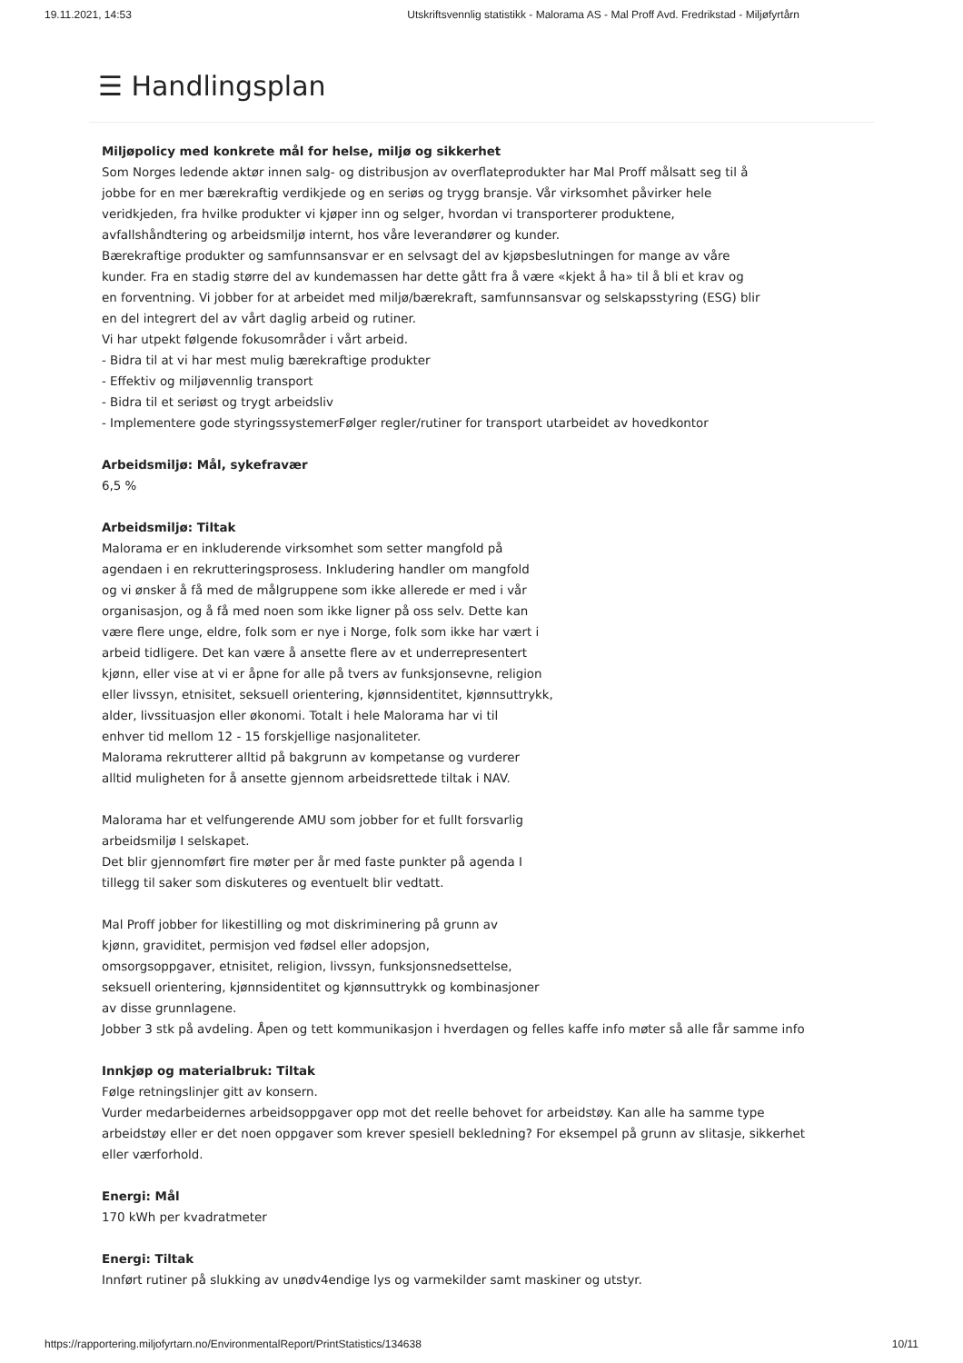19.11.2021, 14:53 Utskriftsvennlig statistikk - Malorama AS - Mal Proff Avd. Fredrikstad - Miljøfyrtårn
☰ Handlingsplan
Miljøpolicy med konkrete mål for helse, miljø og sikkerhet
Som Norges ledende aktør innen salg- og distribusjon av overflateprodukter har Mal Proff målsatt seg til å
jobbe for en mer bærekraftig verdikjede og en seriøs og trygg bransje. Vår virksomhet påvirker hele
veridkjeden, fra hvilke produkter vi kjøper inn og selger, hvordan vi transporterer produktene,
avfallshåndtering og arbeidsmiljø internt, hos våre leverandører og kunder.
Bærekraftige produkter og samfunnsansvar er en selvsagt del av kjøpsbeslutningen for mange av våre
kunder. Fra en stadig større del av kundemassen har dette gått fra å være «kjekt å ha» til å bli et krav og
en forventning. Vi jobber for at arbeidet med miljø/bærekraft, samfunnsansvar og selskapsstyring (ESG) blir
en del integrert del av vårt daglig arbeid og rutiner.
Vi har utpekt følgende fokusområder i vårt arbeid.
- Bidra til at vi har mest mulig bærekraftige produkter
- Effektiv og miljøvennlig transport
- Bidra til et seriøst og trygt arbeidsliv
- Implementere gode styringssystemerFølger regler/rutiner for transport utarbeidet av hovedkontor
Arbeidsmiljø: Mål, sykefravær
6,5 %
Arbeidsmiljø: Tiltak
Malorama er en inkluderende virksomhet som setter mangfold på
agendaen i en rekrutteringsprosess. Inkludering handler om mangfold
og vi ønsker å få med de målgruppene som ikke allerede er med i vår
organisasjon, og å få med noen som ikke ligner på oss selv. Dette kan
være flere unge, eldre, folk som er nye i Norge, folk som ikke har vært i
arbeid tidligere. Det kan være å ansette flere av et underrepresentert
kjønn, eller vise at vi er åpne for alle på tvers av funksjonsevne, religion
eller livssyn, etnisitet, seksuell orientering, kjønnsidentitet, kjønnsuttrykk,
alder, livssituasjon eller økonomi. Totalt i hele Malorama har vi til
enhver tid mellom 12 - 15 forskjellige nasjonaliteter.
Malorama rekrutterer alltid på bakgrunn av kompetanse og vurderer
alltid muligheten for å ansette gjennom arbeidsrettede tiltak i NAV.
Malorama har et velfungerende AMU som jobber for et fullt forsvarlig
arbeidsmiljø I selskapet.
Det blir gjennomført fire møter per år med faste punkter på agenda I
tillegg til saker som diskuteres og eventuelt blir vedtatt.
Mal Proff jobber for likestilling og mot diskriminering på grunn av
kjønn, graviditet, permisjon ved fødsel eller adopsjon,
omsorgsoppgaver, etnisitet, religion, livssyn, funksjonsnedsettelse,
seksuell orientering, kjønnsidentitet og kjønnsuttrykk og kombinasjoner
av disse grunnlagene.
Jobber 3 stk på avdeling. Åpen og tett kommunikasjon i hverdagen og felles kaffe info møter så alle får samme info
Innkjøp og materialbruk: Tiltak
Følge retningslinjer gitt av konsern.
Vurder medarbeidernes arbeidsoppgaver opp mot det reelle behovet for arbeidstøy. Kan alle ha samme type
arbeidstøy eller er det noen oppgaver som krever spesiell bekledning? For eksempel på grunn av slitasje, sikkerhet
eller værforhold.
Energi: Mål
170 kWh per kvadratmeter
Energi: Tiltak
Innført rutiner på slukking av unødv4endige lys og varmekilder samt maskiner og utstyr.
https://rapportering.miljofyrtarn.no/EnvironmentalReport/PrintStatistics/134638 10/11